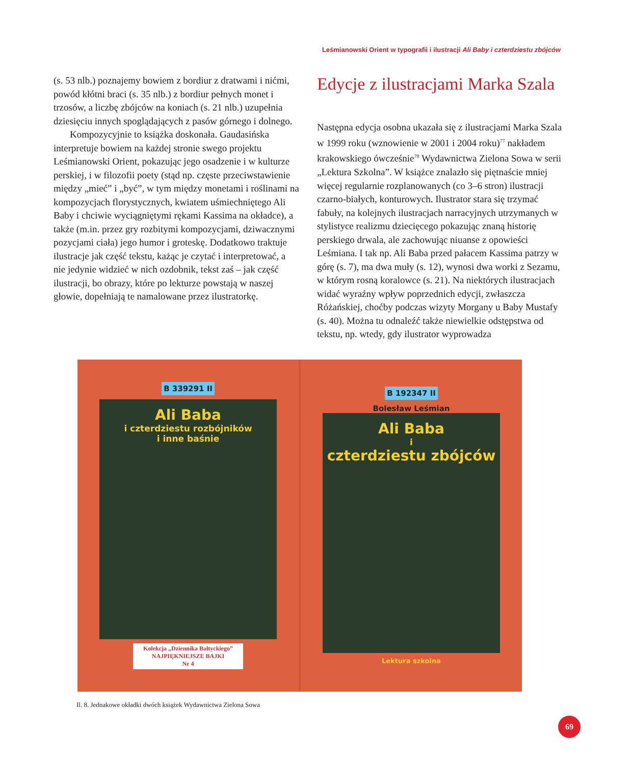Leśmianowski Orient w typografii i ilustracji Ali Baby i czterdziestu zbójców
(s. 53 nlb.) poznajemy bowiem z bordiur z dratwami i nićmi, powód kłótni braci (s. 35 nlb.) z bordiur pełnych monet i trzosów, a liczbę zbójców na koniach (s. 21 nlb.) uzupełnia dziesięciu innych spoglądających z pasów górnego i dolnego.
Kompozycyjnie to książka doskonała. Gaudasińska interpretuje bowiem na każdej stronie swego projektu Leśmianowski Orient, pokazując jego osadzenie i w kulturze perskiej, i w filozofii poety (stąd np. częste przeciwstawienie między „mieć” i „być”, w tym między monetami i roślinami na kompozycjach florystycznych, kwiatem uśmiechniętego Ali Baby i chciwie wyciągniętymi rękami Kassima na okładce), a także (m.in. przez gry rozbitymi kompozycjami, dziwacznymi pozycjami ciała) jego humor i groteskę. Dodatkowo traktuje ilustracje jak część tekstu, każąc je czytać i interpretować, a nie jedynie widzieć w nich ozdobnik, tekst zaś – jak część ilustracji, bo obrazy, które po lekturze powstają w naszej głowie, dopełniają te namalowane przez ilustratorkę.
Edycje z ilustracjami Marka Szala
Następna edycja osobna ukazała się z ilustracjami Marka Szala w 1999 roku (wznowienie w 2001 i 2004 roku)<sup>77</sup> nakładem krakowskiego ówcześnie<sup>78</sup> Wydawnictwa Zielona Sowa w serii „Lektura Szkolna”. W książce znalazło się piętnaście mniej więcej regularnie rozplanowanych (co 3–6 stron) ilustracji czarno-białych, konturowych. Ilustrator stara się trzymać fabuły, na kolejnych ilustracjach narracyjnych utrzymanych w stylistyce realizmu dziecięcego pokazując znaną historię perskiego drwala, ale zachowując niuanse z opowieści Leśmiana. I tak np. Ali Baba przed pałacem Kassima patrzy w górę (s. 7), ma dwa muły (s. 12), wynosi dwa worki z Sezamu, w którym rosną koralowce (s. 21). Na niektórych ilustracjach widać wyraźny wpływ poprzednich edycji, zwłaszcza Różańskiej, choćby podczas wizyty Morgany u Baby Mustafy (s. 40). Można tu odnaleźć także niewielkie odstępstwa od tekstu, np. wtedy, gdy ilustrator wyprowadza
B 339291 II
Ali Baba
i czterdziestu rozbójników
i inne baśnie
Kolekcja „Dziennika Bałtyckiego”
NAJPIĘKNIEJSZE BAJKI
Nr 4
B 192347 II
Bolesław Leśmian
Ali Baba
i
czterdziestu zbójców
Lektura szkolna
Il. 8. Jednakowe okładki dwóch książek Wydawnictwa Zielona Sowa
69